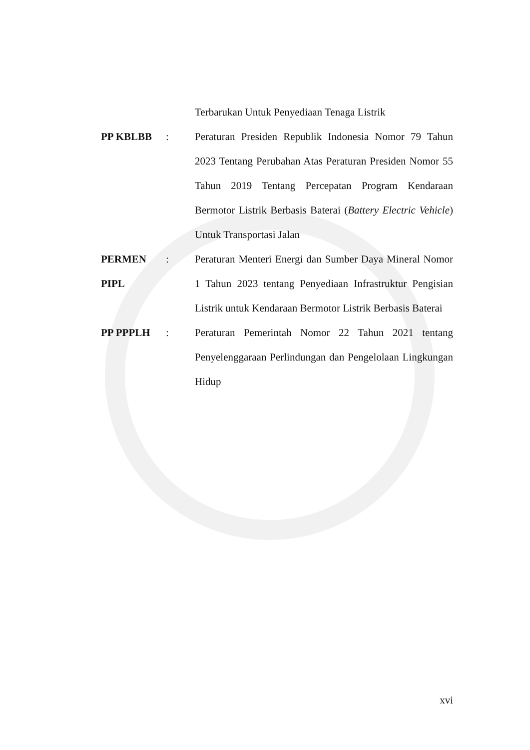Terbarukan Untuk Penyediaan Tenaga Listrik
PP KBLBB : Peraturan Presiden Republik Indonesia Nomor 79 Tahun 2023 Tentang Perubahan Atas Peraturan Presiden Nomor 55 Tahun 2019 Tentang Percepatan Program Kendaraan Bermotor Listrik Berbasis Baterai (Battery Electric Vehicle) Untuk Transportasi Jalan
PERMEN PIPL
: Peraturan Menteri Energi dan Sumber Daya Mineral Nomor 1 Tahun 2023 tentang Penyediaan Infrastruktur Pengisian Listrik untuk Kendaraan Bermotor Listrik Berbasis Baterai
PP PPPLH : Peraturan Pemerintah Nomor 22 Tahun 2021 tentang Penyelenggaraan Perlindungan dan Pengelolaan Lingkungan Hidup
xvi